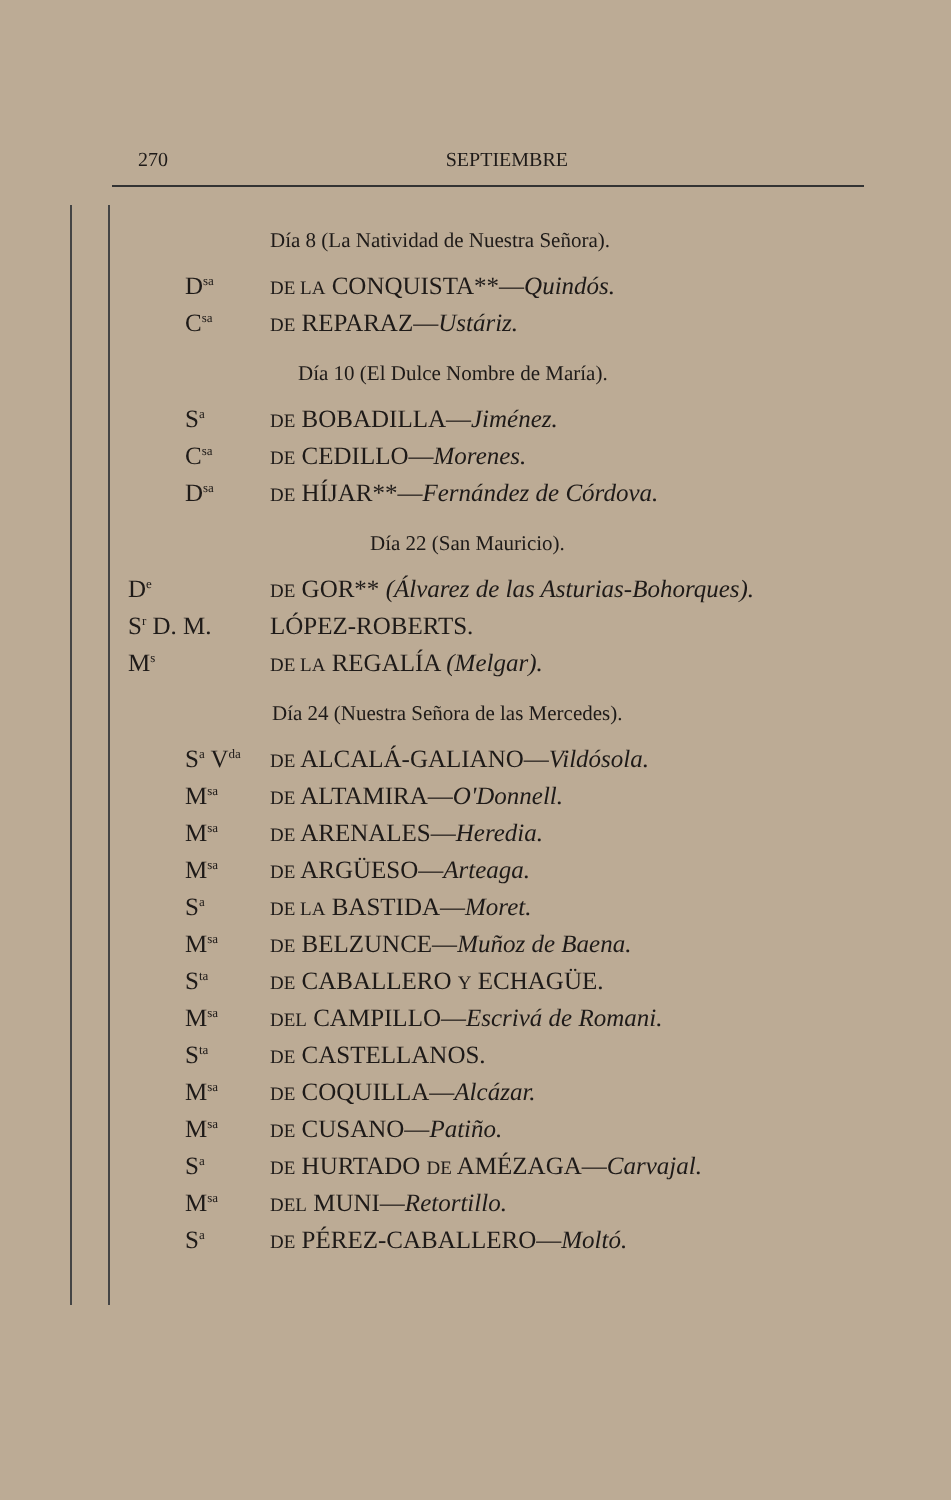270 SEPTIEMBRE
Día 8 (La Natividad de Nuestra Señora).
D<sup>sa</sup> DE LA CONQUISTA**—Quindós.
C<sup>sa</sup> DE REPARAZ—Ustáriz.
Día 10 (El Dulce Nombre de María).
S<sup>a</sup> DE BOBADILLA—Jiménez.
C<sup>sa</sup> DE CEDILLO—Morenes.
D<sup>sa</sup> DE HÍJAR**—Fernández de Córdova.
Día 22 (San Mauricio).
D<sup>e</sup> DE GOR** (Álvarez de las Asturias-Bohorques).
S<sup>r</sup> D. M. LÓPEZ-ROBERTS.
M<sup>s</sup> DE LA REGALÍA (Melgar).
Día 24 (Nuestra Señora de las Mercedes).
S<sup>a</sup> V<sup>da</sup> DE ALCALÁ-GALIANO—Vildósola.
M<sup>sa</sup> DE ALTAMIRA—O'Donnell.
M<sup>sa</sup> DE ARENALES—Heredia.
M<sup>sa</sup> DE ARGÜESO—Arteaga.
S<sup>a</sup> DE LA BASTIDA—Moret.
M<sup>sa</sup> DE BELZUNCE—Muñoz de Baena.
S<sup>ta</sup> DE CABALLERO Y ECHAGÜE.
M<sup>sa</sup> DEL CAMPILLO—Escrivá de Romani.
S<sup>ta</sup> DE CASTELLANOS.
M<sup>sa</sup> DE COQUILLA—Alcázar.
M<sup>sa</sup> DE CUSANO—Patiño.
S<sup>a</sup> DE HURTADO DE AMÉZAGA—Carvajal.
M<sup>sa</sup> DEL MUNI—Retortillo.
S<sup>a</sup> DE PÉREZ-CABALLERO—Moltó.